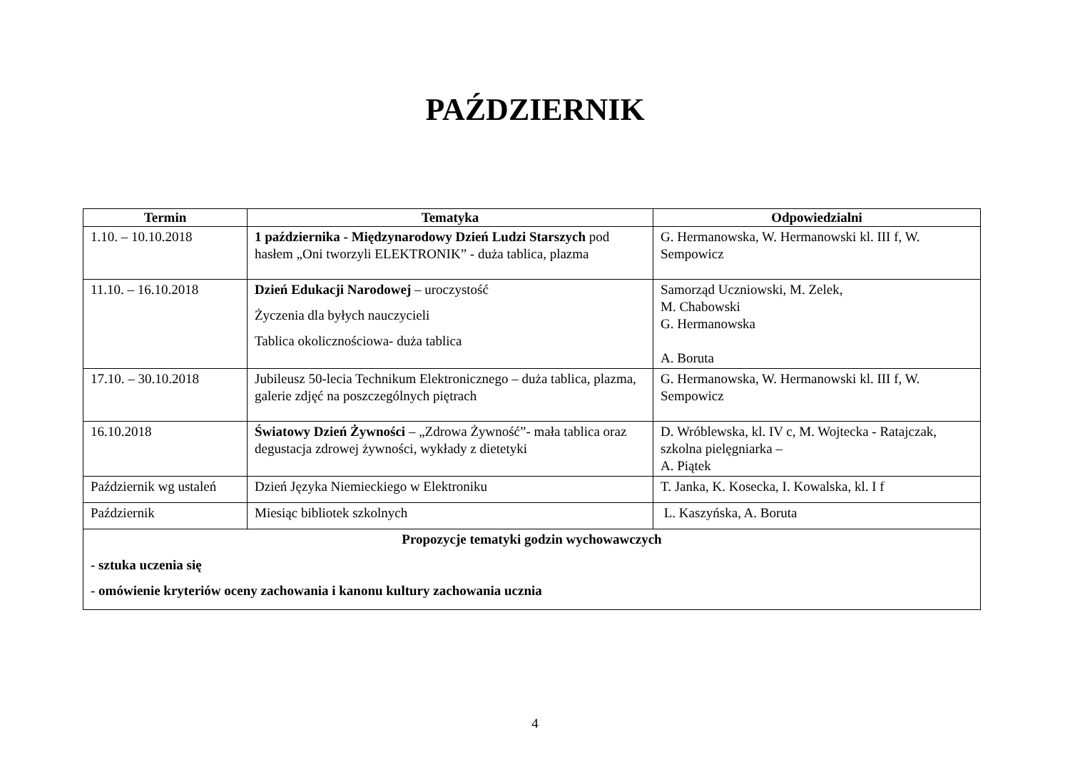PAŹDZIERNIK
| Termin | Tematyka | Odpowiedzialni |
| --- | --- | --- |
| 1.10. – 10.10.2018 | 1 października - Międzynarodowy Dzień Ludzi Starszych pod hasłem „Oni tworzyli ELEKTRONIK” - duża tablica, plazma | G. Hermanowska, W. Hermanowski kl. III f, W. Sempowicz |
| 11.10. – 16.10.2018 | Dzień Edukacji Narodowej – uroczystość Życzenia dla byłych nauczycieli Tablica okolicznościowa- duża tablica | Samorząd Uczniowski, M. Zelek, M. Chabowski G. Hermanowska A. Boruta |
| 17.10. – 30.10.2018 | Jubileusz 50-lecia Technikum Elektronicznego – duża tablica, plazma, galerie zdjęć na poszczególnych piętrach | G. Hermanowska, W. Hermanowski kl. III f, W. Sempowicz |
| 16.10.2018 | Światowy Dzień Żywności – „Zdrowa Żywność”- mała tablica oraz degustacja zdrowej żywności, wykłady z dietetyki | D. Wróblewska, kl. IV c, M. Wojtecka - Ratajczak, szkolna pielęgniarka – A. Piątek |
| Październik wg ustaleń | Dzień Języka Niemieckiego w Elektroniku | T. Janka, K. Kosecka, I. Kowalska, kl. I f |
| Październik | Miesiąc bibliotek szkolnych | L. Kaszyńska, A. Boruta |
| Propozycje tematyki godzin wychowawczych - sztuka uczenia się - omówienie kryteriów oceny zachowania i kanonu kultury zachowania ucznia | | |
4